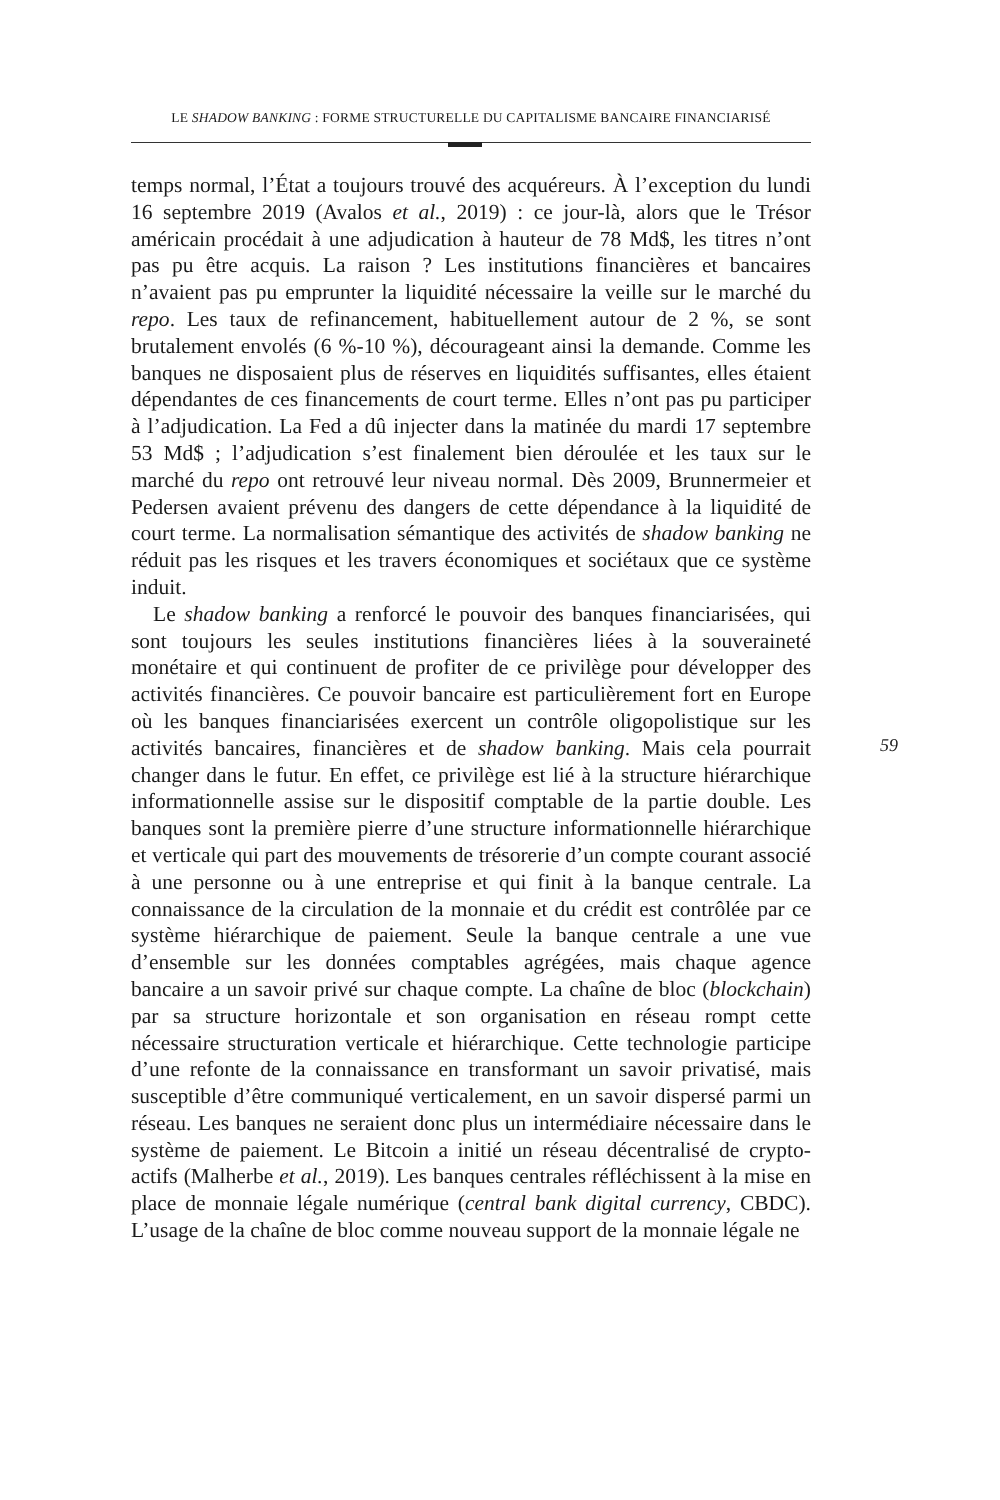LE SHADOW BANKING : FORME STRUCTURELLE DU CAPITALISME BANCAIRE FINANCIARISÉ
temps normal, l’État a toujours trouvé des acquéreurs. À l’exception du lundi 16 septembre 2019 (Avalos et al., 2019) : ce jour-là, alors que le Trésor américain procédait à une adjudication à hauteur de 78 Md$, les titres n’ont pas pu être acquis. La raison ? Les institutions financières et bancaires n’avaient pas pu emprunter la liquidité nécessaire la veille sur le marché du repo. Les taux de refinancement, habituellement autour de 2 %, se sont brutalement envolés (6 %-10 %), décourageant ainsi la demande. Comme les banques ne disposaient plus de réserves en liquidités suffisantes, elles étaient dépendantes de ces financements de court terme. Elles n’ont pas pu participer à l’adjudication. La Fed a dû injecter dans la matinée du mardi 17 septembre 53 Md$ ; l’adjudication s’est finalement bien déroulée et les taux sur le marché du repo ont retrouvé leur niveau normal. Dès 2009, Brunnermeier et Pedersen avaient prévenu des dangers de cette dépendance à la liquidité de court terme. La normalisation sémantique des activités de shadow banking ne réduit pas les risques et les travers économiques et sociétaux que ce système induit.
Le shadow banking a renforcé le pouvoir des banques financiarisées, qui sont toujours les seules institutions financières liées à la souveraineté monétaire et qui continuent de profiter de ce privilège pour développer des activités financières. Ce pouvoir bancaire est particulièrement fort en Europe où les banques financiarisées exercent un contrôle oligopolistique sur les activités bancaires, financières et de shadow banking. Mais cela pourrait changer dans le futur. En effet, ce privilège est lié à la structure hiérarchique informationnelle assise sur le dispositif comptable de la partie double. Les banques sont la première pierre d’une structure informationnelle hiérarchique et verticale qui part des mouvements de trésorerie d’un compte courant associé à une personne ou à une entreprise et qui finit à la banque centrale. La connaissance de la circulation de la monnaie et du crédit est contrôlée par ce système hiérarchique de paiement. Seule la banque centrale a une vue d’ensemble sur les données comptables agrégées, mais chaque agence bancaire a un savoir privé sur chaque compte. La chaîne de bloc (blockchain) par sa structure horizontale et son organisation en réseau rompt cette nécessaire structuration verticale et hiérarchique. Cette technologie participe d’une refonte de la connaissance en transformant un savoir privatisé, mais susceptible d’être communiqué verticalement, en un savoir dispersé parmi un réseau. Les banques ne seraient donc plus un intermédiaire nécessaire dans le système de paiement. Le Bitcoin a initié un réseau décentralisé de crypto-actifs (Malherbe et al., 2019). Les banques centrales réfléchissent à la mise en place de monnaie légale numérique (central bank digital currency, CBDC). L’usage de la chaîne de bloc comme nouveau support de la monnaie légale ne
59